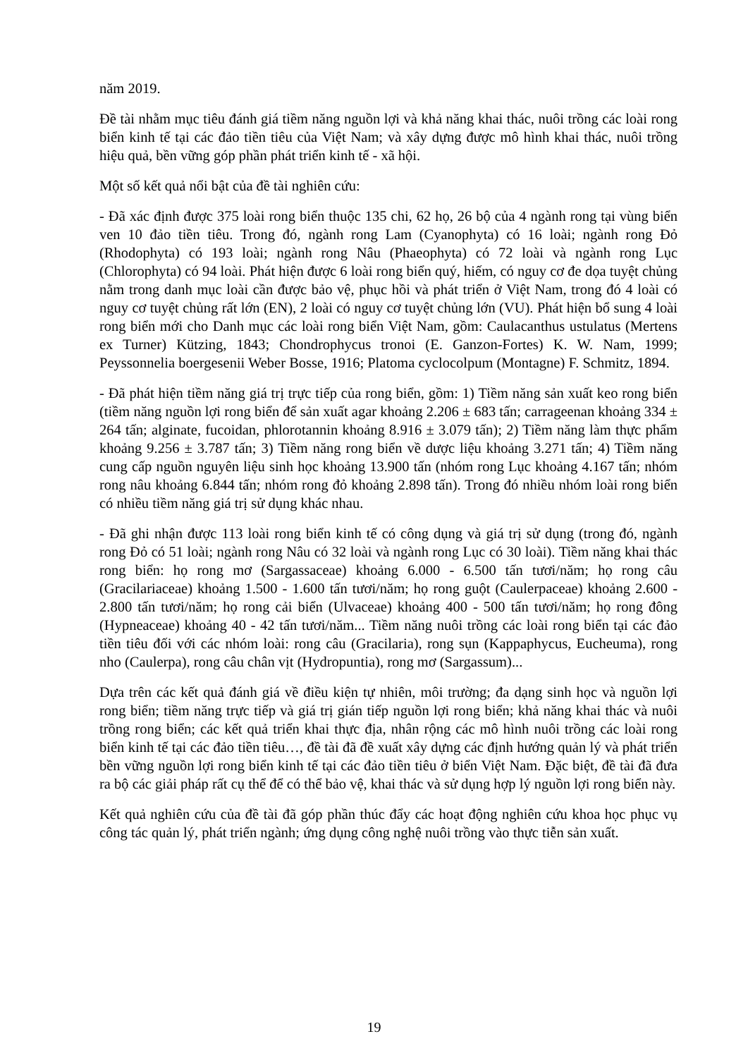năm 2019.
Đề tài nhằm mục tiêu đánh giá tiềm năng nguồn lợi và khả năng khai thác, nuôi trồng các loài rong biển kinh tế tại các đảo tiền tiêu của Việt Nam; và xây dựng được mô hình khai thác, nuôi trồng hiệu quả, bền vững góp phần phát triển kinh tế - xã hội.
Một số kết quả nổi bật của đề tài nghiên cứu:
- Đã xác định được 375 loài rong biển thuộc 135 chi, 62 họ, 26 bộ của 4 ngành rong tại vùng biển ven 10 đảo tiền tiêu. Trong đó, ngành rong Lam (Cyanophyta) có 16 loài; ngành rong Đỏ (Rhodophyta) có 193 loài; ngành rong Nâu (Phaeophyta) có 72 loài và ngành rong Lục (Chlorophyta) có 94 loài. Phát hiện được 6 loài rong biển quý, hiếm, có nguy cơ đe dọa tuyệt chủng nằm trong danh mục loài cần được bảo vệ, phục hồi và phát triển ở Việt Nam, trong đó 4 loài có nguy cơ tuyệt chủng rất lớn (EN), 2 loài có nguy cơ tuyệt chủng lớn (VU). Phát hiện bổ sung 4 loài rong biển mới cho Danh mục các loài rong biển Việt Nam, gồm: Caulacanthus ustulatus (Mertens ex Turner) Kützing, 1843; Chondrophycus tronoi (E. Ganzon-Fortes) K. W. Nam, 1999; Peyssonnelia boergesenii Weber Bosse, 1916; Platoma cyclocolpum (Montagne) F. Schmitz, 1894.
- Đã phát hiện tiềm năng giá trị trực tiếp của rong biển, gồm: 1) Tiềm năng sản xuất keo rong biển (tiềm năng nguồn lợi rong biển để sản xuất agar khoảng 2.206 ± 683 tấn; carrageenan khoảng 334 ± 264 tấn; alginate, fucoidan, phlorotannin khoảng 8.916 ± 3.079 tấn); 2) Tiềm năng làm thực phẩm khoảng 9.256 ± 3.787 tấn; 3) Tiềm năng rong biển về dược liệu khoảng 3.271 tấn; 4) Tiềm năng cung cấp nguồn nguyên liệu sinh học khoảng 13.900 tấn (nhóm rong Lục khoảng 4.167 tấn; nhóm rong nâu khoảng 6.844 tấn; nhóm rong đỏ khoảng 2.898 tấn). Trong đó nhiều nhóm loài rong biển có nhiều tiềm năng giá trị sử dụng khác nhau.
- Đã ghi nhận được 113 loài rong biển kinh tế có công dụng và giá trị sử dụng (trong đó, ngành rong Đỏ có 51 loài; ngành rong Nâu có 32 loài và ngành rong Lục có 30 loài). Tiềm năng khai thác rong biển: họ rong mơ (Sargassaceae) khoảng 6.000 - 6.500 tấn tươi/năm; họ rong câu (Gracilariaceae) khoảng 1.500 - 1.600 tấn tươi/năm; họ rong guột (Caulerpaceae) khoảng 2.600 - 2.800 tấn tươi/năm; họ rong cải biển (Ulvaceae) khoảng 400 - 500 tấn tươi/năm; họ rong đông (Hypneaceae) khoảng 40 - 42 tấn tươi/năm... Tiềm năng nuôi trồng các loài rong biển tại các đảo tiền tiêu đối với các nhóm loài: rong câu (Gracilaria), rong sụn (Kappaphycus, Eucheuma), rong nho (Caulerpa), rong câu chân vịt (Hydropuntia), rong mơ (Sargassum)...
Dựa trên các kết quả đánh giá về điều kiện tự nhiên, môi trường; đa dạng sinh học và nguồn lợi rong biển; tiềm năng trực tiếp và giá trị gián tiếp nguồn lợi rong biển; khả năng khai thác và nuôi trồng rong biển; các kết quả triển khai thực địa, nhân rộng các mô hình nuôi trồng các loài rong biển kinh tế tại các đảo tiền tiêu…, đề tài đã đề xuất xây dựng các định hướng quản lý và phát triển bền vững nguồn lợi rong biển kinh tế tại các đảo tiền tiêu ở biển Việt Nam. Đặc biệt, đề tài đã đưa ra bộ các giải pháp rất cụ thể để có thể bảo vệ, khai thác và sử dụng hợp lý nguồn lợi rong biển này.
Kết quả nghiên cứu của đề tài đã góp phần thúc đẩy các hoạt động nghiên cứu khoa học phục vụ công tác quản lý, phát triển ngành; ứng dụng công nghệ nuôi trồng vào thực tiễn sản xuất.
19